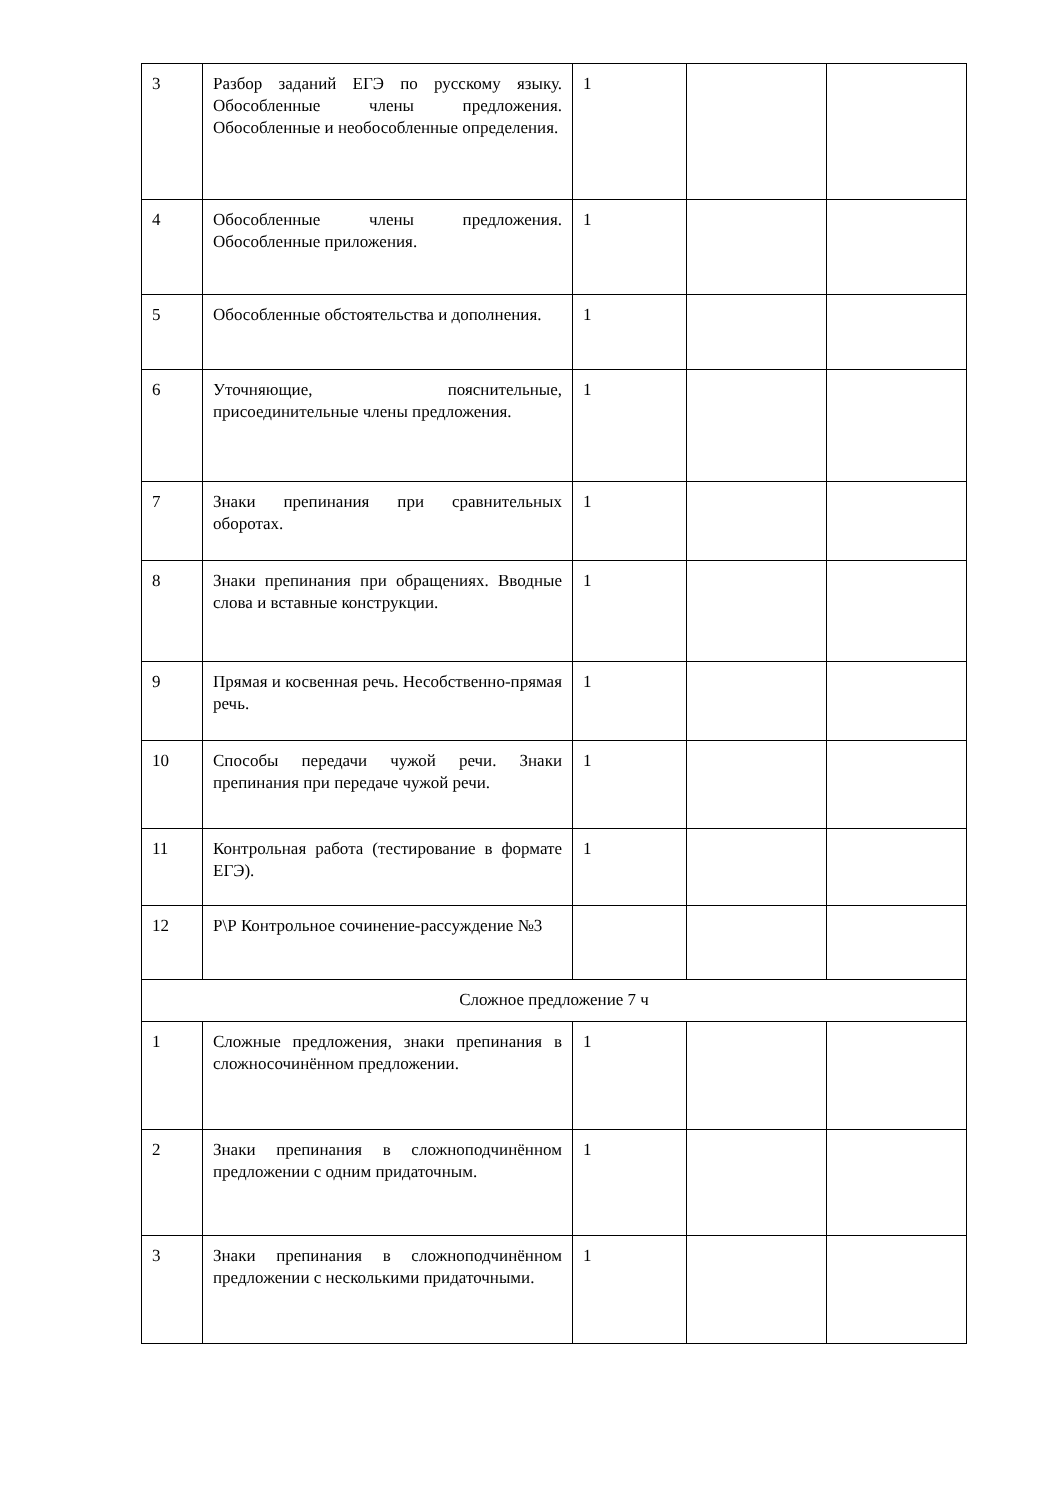| 3 | Разбор заданий ЕГЭ по русскому языку. Обособленные члены предложения. Обособленные и необособленные определения. | 1 | | |
| 4 | Обособленные члены предложения. Обособленные приложения. | 1 | | |
| 5 | Обособленные обстоятельства и дополнения. | 1 | | |
| 6 | Уточняющие, пояснительные, присоединительные члены предложения. | 1 | | |
| 7 | Знаки препинания при сравнительных оборотах. | 1 | | |
| 8 | Знаки препинания при обращениях. Вводные слова и вставные конструкции. | 1 | | |
| 9 | Прямая и косвенная речь. Несобственно-прямая речь. | 1 | | |
| 10 | Способы передачи чужой речи. Знаки препинания при передаче чужой речи. | 1 | | |
| 11 | Контрольная работа (тестирование в формате ЕГЭ). | 1 | | |
| 12 | Р\Р Контрольное сочинение-рассуждение №3 | | | |
| Сложное предложение 7 ч | | | | |
| 1 | Сложные предложения, знаки препинания в сложносочинённом предложении. | 1 | | |
| 2 | Знаки препинания в сложноподчинённом предложении с одним придаточным. | 1 | | |
| 3 | Знаки препинания в сложноподчинённом предложении с несколькими придаточными. | 1 | | |